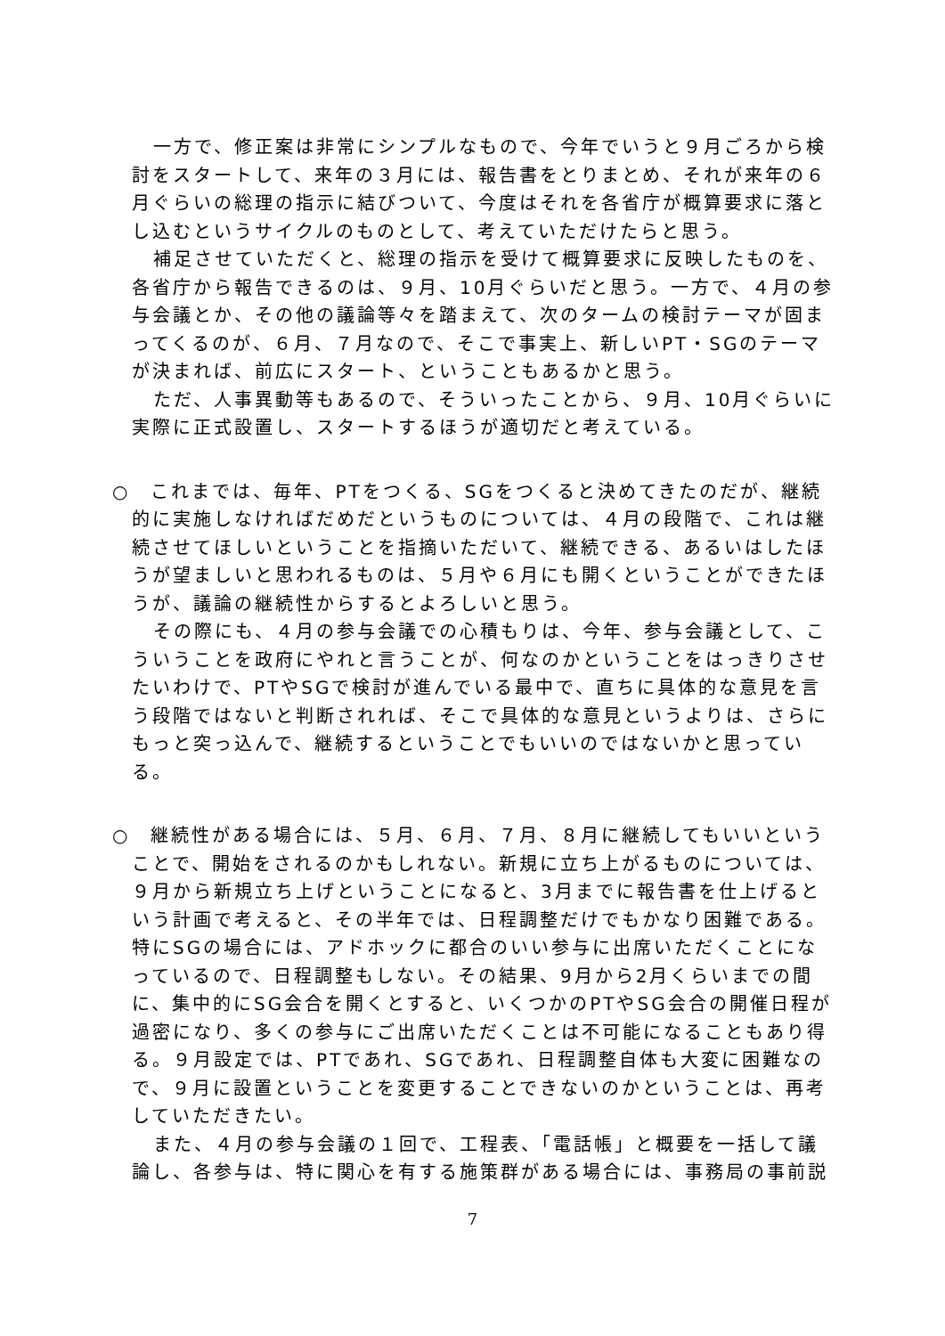一方で、修正案は非常にシンプルなもので、今年でいうと９月ごろから検討をスタートして、来年の３月には、報告書をとりまとめ、それが来年の６月ぐらいの総理の指示に結びついて、今度はそれを各省庁が概算要求に落とし込むというサイクルのものとして、考えていただけたらと思う。
補足させていただくと、総理の指示を受けて概算要求に反映したものを、各省庁から報告できるのは、９月、10月ぐらいだと思う。一方で、４月の参与会議とか、その他の議論等々を踏まえて、次のタームの検討テーマが固まってくるのが、６月、７月なので、そこで事実上、新しいPT・SGのテーマが決まれば、前広にスタート、ということもあるかと思う。
ただ、人事異動等もあるので、そういったことから、９月、10月ぐらいに実際に正式設置し、スタートするほうが適切だと考えている。
○　これまでは、毎年、PTをつくる、SGをつくると決めてきたのだが、継続的に実施しなければだめだというものについては、４月の段階で、これは継続させてほしいということを指摘いただいて、継続できる、あるいはしたほうが望ましいと思われるものは、５月や６月にも開くということができたほうが、議論の継続性からするとよろしいと思う。
その際にも、４月の参与会議での心積もりは、今年、参与会議として、こういうことを政府にやれと言うことが、何なのかということをはっきりさせたいわけで、PTやSGで検討が進んでいる最中で、直ちに具体的な意見を言う段階ではないと判断されれば、そこで具体的な意見というよりは、さらにもっと突っ込んで、継続するということでもいいのではないかと思っている。
○　継続性がある場合には、５月、６月、７月、８月に継続してもいいということで、開始をされるのかもしれない。新規に立ち上がるものについては、９月から新規立ち上げということになると、3月までに報告書を仕上げるという計画で考えると、その半年では、日程調整だけでもかなり困難である。特にSGの場合には、アドホックに都合のいい参与に出席いただくことになっているので、日程調整もしない。その結果、9月から2月くらいまでの間に、集中的にSG会合を開くとすると、いくつかのPTやSG会合の開催日程が過密になり、多くの参与にご出席いただくことは不可能になることもあり得る。９月設定では、PTであれ、SGであれ、日程調整自体も大変に困難なので、９月に設置ということを変更することできないのかということは、再考していただきたい。
また、４月の参与会議の１回で、工程表、「電話帳」と概要を一括して議論し、各参与は、特に関心を有する施策群がある場合には、事務局の事前説
7